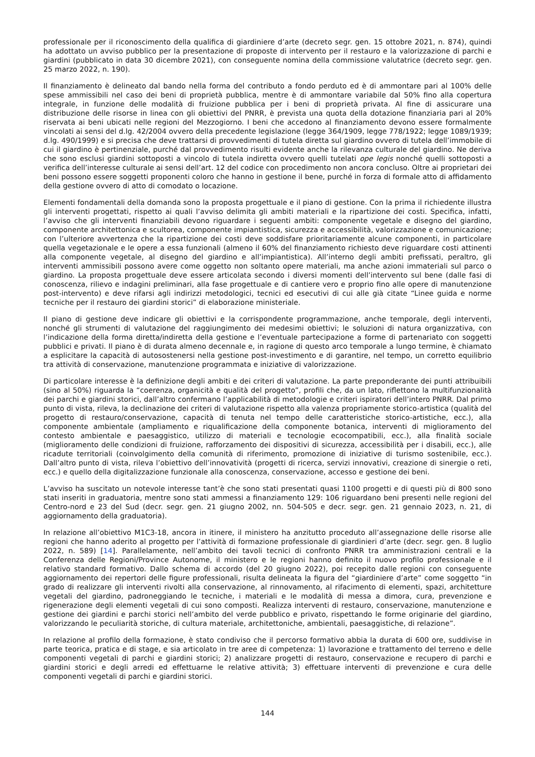professionale per il riconoscimento della qualifica di giardiniere d’arte (decreto segr. gen. 15 ottobre 2021, n. 874), quindi ha adottato un avviso pubblico per la presentazione di proposte di intervento per il restauro e la valorizzazione di parchi e giardini (pubblicato in data 30 dicembre 2021), con conseguente nomina della commissione valutatrice (decreto segr. gen. 25 marzo 2022, n. 190).
Il finanziamento è delineato dal bando nella forma del contributo a fondo perduto ed è di ammontare pari al 100% delle spese ammissibili nel caso dei beni di proprietà pubblica, mentre è di ammontare variabile dal 50% fino alla copertura integrale, in funzione delle modalità di fruizione pubblica per i beni di proprietà privata. Al fine di assicurare una distribuzione delle risorse in linea con gli obiettivi del PNRR, è prevista una quota della dotazione finanziaria pari al 20% riservata ai beni ubicati nelle regioni del Mezzogiorno. I beni che accedono al finanziamento devono essere formalmente vincolati ai sensi del d.lg. 42/2004 ovvero della precedente legislazione (legge 364/1909, legge 778/1922; legge 1089/1939; d.lg. 490/1999) e si precisa che deve trattarsi di provvedimenti di tutela diretta sul giardino ovvero di tutela dell’immobile di cui il giardino è pertinenziale, purché dal provvedimento risulti evidente anche la rilevanza culturale del giardino. Ne deriva che sono esclusi giardini sottoposti a vincolo di tutela indiretta ovvero quelli tutelati ope legis nonché quelli sottoposti a verifica dell’interesse culturale ai sensi dell’art. 12 del codice con procedimento non ancora concluso. Oltre ai proprietari dei beni possono essere soggetti proponenti coloro che hanno in gestione il bene, purché in forza di formale atto di affidamento della gestione ovvero di atto di comodato o locazione.
Elementi fondamentali della domanda sono la proposta progettuale e il piano di gestione. Con la prima il richiedente illustra gli interventi progettati, rispetto ai quali l’avviso delimita gli ambiti materiali e la ripartizione dei costi. Specifica, infatti, l’avviso che gli interventi finanziabili devono riguardare i seguenti ambiti: componente vegetale e disegno del giardino, componente architettonica e scultorea, componente impiantistica, sicurezza e accessibilità, valorizzazione e comunicazione; con l’ulteriore avvertenza che la ripartizione dei costi deve soddisfare prioritariamente alcune componenti, in particolare quella vegetazionale e le opere a essa funzionali (almeno il 60% del finanziamento richiesto deve riguardare costi attinenti alla componente vegetale, al disegno del giardino e all’impiantistica). All’interno degli ambiti prefissati, peraltro, gli interventi ammissibili possono avere come oggetto non soltanto opere materiali, ma anche azioni immateriali sul parco o giardino. La proposta progettuale deve essere articolata secondo i diversi momenti dell’intervento sul bene (dalle fasi di conoscenza, rilievo e indagini preliminari, alla fase progettuale e di cantiere vero e proprio fino alle opere di manutenzione post-intervento) e deve rifarsi agli indirizzi metodologici, tecnici ed esecutivi di cui alle già citate “Linee guida e norme tecniche per il restauro dei giardini storici” di elaborazione ministeriale.
Il piano di gestione deve indicare gli obiettivi e la corrispondente programmazione, anche temporale, degli interventi, nonché gli strumenti di valutazione del raggiungimento dei medesimi obiettivi; le soluzioni di natura organizzativa, con l’indicazione della forma diretta/indiretta della gestione e l’eventuale partecipazione a forme di partenariato con soggetti pubblici e privati. Il piano è di durata almeno decennale e, in ragione di questo arco temporale a lungo termine, è chiamato a esplicitare la capacità di autosostenersi nella gestione post-investimento e di garantire, nel tempo, un corretto equilibrio tra attività di conservazione, manutenzione programmata e iniziative di valorizzazione.
Di particolare interesse è la definizione degli ambiti e dei criteri di valutazione. La parte preponderante dei punti attribuibili (sino al 50%) riguarda la “coerenza, organicità e qualità del progetto”, profili che, da un lato, riflettono la multifunzionalità dei parchi e giardini storici, dall’altro confermano l’applicabilità di metodologie e criteri ispiratori dell’intero PNRR. Dal primo punto di vista, rileva, la declinazione dei criteri di valutazione rispetto alla valenza propriamente storico-artistica (qualità del progetto di restauro/conservazione, capacità di tenuta nel tempo delle caratteristiche storico-artistiche, ecc.), alla componente ambientale (ampliamento e riqualificazione della componente botanica, interventi di miglioramento del contesto ambientale e paesaggistico, utilizzo di materiali e tecnologie ecocompatibili, ecc.), alla finalità sociale (miglioramento delle condizioni di fruizione, rafforzamento dei dispositivi di sicurezza, accessibilità per i disabili, ecc.), alle ricadute territoriali (coinvolgimento della comunità di riferimento, promozione di iniziative di turismo sostenibile, ecc.). Dall’altro punto di vista, rileva l’obiettivo dell’innovatività (progetti di ricerca, servizi innovativi, creazione di sinergie o reti, ecc.) e quello della digitalizzazione funzionale alla conoscenza, conservazione, accesso e gestione dei beni.
L’avviso ha suscitato un notevole interesse tant’è che sono stati presentati quasi 1100 progetti e di questi più di 800 sono stati inseriti in graduatoria, mentre sono stati ammessi a finanziamento 129: 106 riguardano beni presenti nelle regioni del Centro-nord e 23 del Sud (decr. segr. gen. 21 giugno 2002, nn. 504-505 e decr. segr. gen. 21 gennaio 2023, n. 21, di aggiornamento della graduatoria).
In relazione all’obiettivo M1C3-18, ancora in itinere, il ministero ha anzitutto proceduto all’assegnazione delle risorse alle regioni che hanno aderito al progetto per l’attività di formazione professionale di giardinieri d’arte (decr. segr. gen. 8 luglio 2022, n. 589) [14]. Parallelamente, nell’ambito dei tavoli tecnici di confronto PNRR tra amministrazioni centrali e la Conferenza delle Regioni/Province Autonome, il ministero e le regioni hanno definito il nuovo profilo professionale e il relativo standard formativo. Dallo schema di accordo (del 20 giugno 2022), poi recepito dalle regioni con conseguente aggiornamento dei repertori delle figure professionali, risulta delineata la figura del “giardiniere d’arte” come soggetto “in grado di realizzare gli interventi rivolti alla conservazione, al rinnovamento, al rifacimento di elementi, spazi, architetture vegetali del giardino, padroneggiando le tecniche, i materiali e le modalità di messa a dimora, cura, prevenzione e rigenerazione degli elementi vegetali di cui sono composti. Realizza interventi di restauro, conservazione, manutenzione e gestione dei giardini e parchi storici nell’ambito del verde pubblico e privato, rispettando le forme originarie del giardino, valorizzando le peculiarità storiche, di cultura materiale, architettoniche, ambientali, paesaggistiche, di relazione”.
In relazione al profilo della formazione, è stato condiviso che il percorso formativo abbia la durata di 600 ore, suddivise in parte teorica, pratica e di stage, e sia articolato in tre aree di competenza: 1) lavorazione e trattamento del terreno e delle componenti vegetali di parchi e giardini storici; 2) analizzare progetti di restauro, conservazione e recupero di parchi e giardini storici e degli arredi ed effettuarne le relative attività; 3) effettuare interventi di prevenzione e cura delle componenti vegetali di parchi e giardini storici.
144